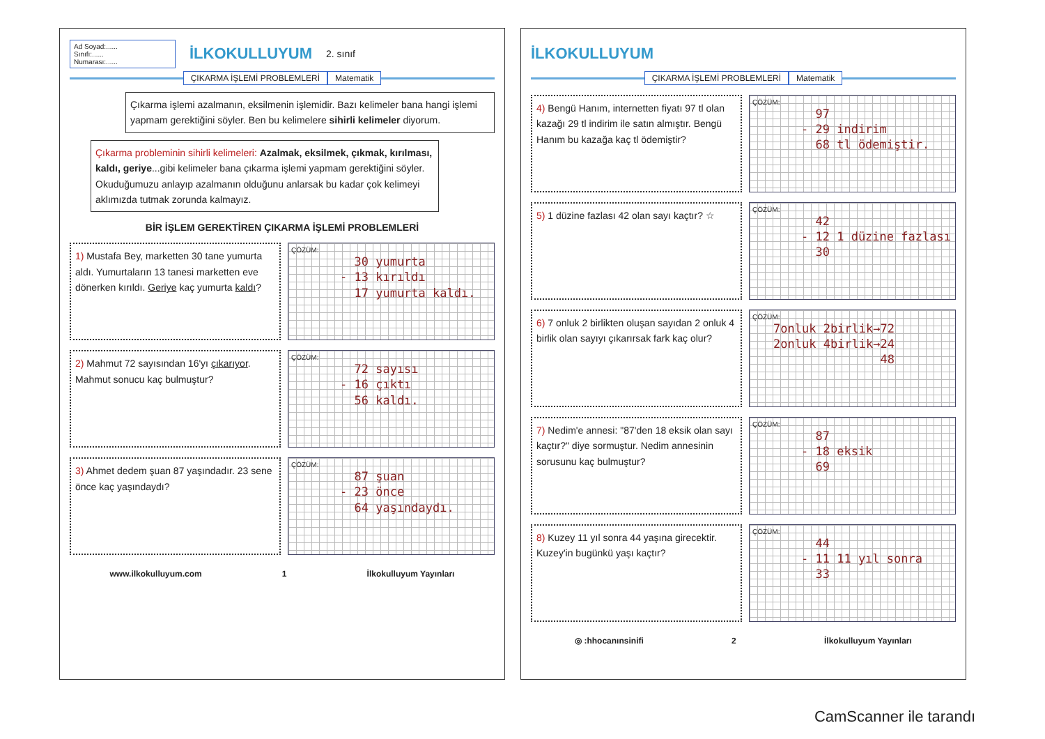Ad Soyad:......
Sınıfı:......
Numarası:......
İLKOKULLUYUM
2. sınıf
ÇIKARMA İŞLEMİ PROBLEMLERİ Matematik
Çıkarma işlemi azalmanın, eksilmenin işlemidir. Bazı kelimeler bana hangi işlemi yapmam gerektiğini söyler. Ben bu kelimelere sihirli kelimeler diyorum.
Çıkarma probleminin sihirli kelimeleri: Azalmak, eksilmek, çıkmak, kırılması, kaldı, geriye...gibi kelimeler bana çıkarma işlemi yapmam gerektiğini söyler. Okuduğumuzu anlayıp azalmanın olduğunu anlarsak bu kadar çok kelimeyi aklımızda tutmak zorunda kalmayız.
BİR İŞLEM GEREKTİREN ÇIKARMA İŞLEMİ PROBLEMLERİ
1) Mustafa Bey, marketten 30 tane yumurta aldı. Yumurtaların 13 tanesi marketten eve dönerken kırıldı. Geriye kaç yumurta kaldı?
ÇÖZÜM:
30 yumurta - 13 kırıldı 17 yumurta kaldı.
2) Mahmut 72 sayısından 16'yı çıkarıyor. Mahmut sonucu kaç bulmuştur?
ÇÖZÜM:
72 sayısı - 16 çıktı 56 kaldı.
3) Ahmet dedem şuan 87 yaşındadır. 23 sene önce kaç yaşındaydı?
ÇÖZÜM:
87 şuan - 23 önce 64 yaşındaydı.
www.ilkokulluyum.com 1 İlkokulluyum Yayınları
İLKOKULLUYUM
ÇIKARMA İŞLEMİ PROBLEMLERİ Matematik
4) Bengü Hanım, internetten fiyatı 97 tl olan kazağı 29 tl indirim ile satın almıştır. Bengü Hanım bu kazağa kaç tl ödemiştir?
ÇÖZÜM:
97 - 29 indirim 68 tl ödemiştir.
5) 1 düzine fazlası 42 olan sayı kaçtır? ☆
ÇÖZÜM:
42 - 12 1 düzine fazlası 30
6) 7 onluk 2 birlikten oluşan sayıdan 2 onluk 4 birlik olan sayıyı çıkarırsak fark kaç olur?
ÇÖZÜM:
7onluk 2birlik→72 2onluk 4birlik→24 48
7) Nedim'e annesi: "87'den 18 eksik olan sayı kaçtır?" diye sormuştur. Nedim annesinin sorusunu kaç bulmuştur?
ÇÖZÜM:
87 - 18 eksik 69
8) Kuzey 11 yıl sonra 44 yaşına girecektir. Kuzey'in bugünkü yaşı kaçtır?
ÇÖZÜM:
44 - 11 11 yıl sonra 33
◎ :hhocanınsinifi 2 İlkokulluyum Yayınları
CamScanner ile tarandı